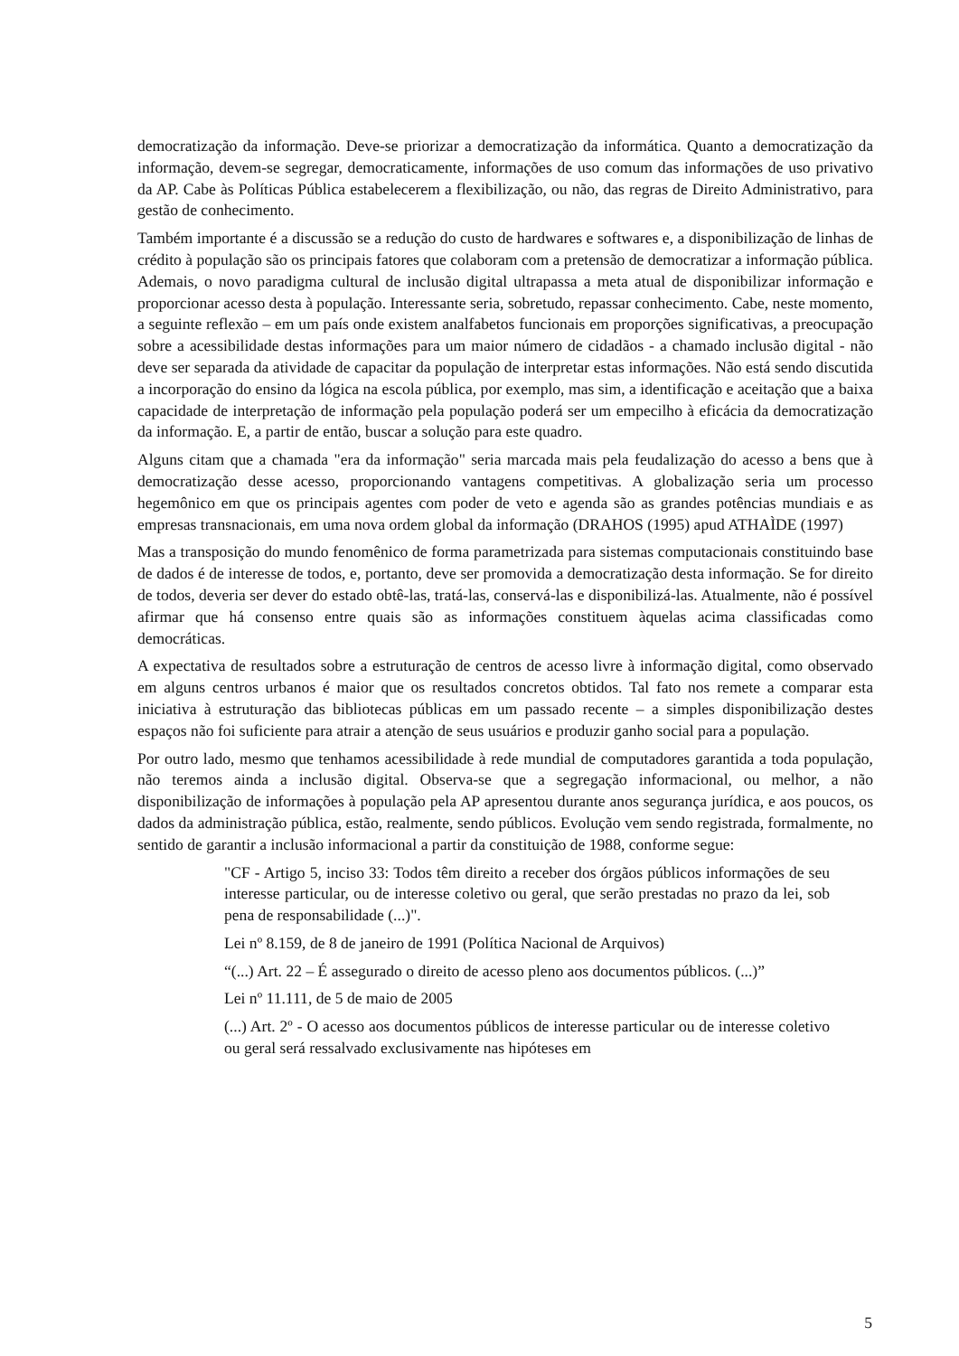democratização da informação. Deve-se priorizar a democratização da informática. Quanto a democratização da informação, devem-se segregar, democraticamente, informações de uso comum das informações de uso privativo da AP. Cabe às Políticas Pública estabelecerem a flexibilização, ou não, das regras de Direito Administrativo, para gestão de conhecimento.
Também importante é a discussão se a redução do custo de hardwares e softwares e, a disponibilização de linhas de crédito à população são os principais fatores que colaboram com a pretensão de democratizar a informação pública. Ademais, o novo paradigma cultural de inclusão digital ultrapassa a meta atual de disponibilizar informação e proporcionar acesso desta à população. Interessante seria, sobretudo, repassar conhecimento. Cabe, neste momento, a seguinte reflexão – em um país onde existem analfabetos funcionais em proporções significativas, a preocupação sobre a acessibilidade destas informações para um maior número de cidadãos - a chamado inclusão digital - não deve ser separada da atividade de capacitar da população de interpretar estas informações. Não está sendo discutida a incorporação do ensino da lógica na escola pública, por exemplo, mas sim, a identificação e aceitação que a baixa capacidade de interpretação de informação pela população poderá ser um empecilho à eficácia da democratização da informação. E, a partir de então, buscar a solução para este quadro.
Alguns citam que a chamada "era da informação" seria marcada mais pela feudalização do acesso a bens que à democratização desse acesso, proporcionando vantagens competitivas. A globalização seria um processo hegemônico em que os principais agentes com poder de veto e agenda são as grandes potências mundiais e as empresas transnacionais, em uma nova ordem global da informação (DRAHOS (1995) apud ATHAÌDE (1997)
Mas a transposição do mundo fenomênico de forma parametrizada para sistemas computacionais constituindo base de dados é de interesse de todos, e, portanto, deve ser promovida a democratização desta informação. Se for direito de todos, deveria ser dever do estado obtê-las, tratá-las, conservá-las e disponibilizá-las. Atualmente, não é possível afirmar que há consenso entre quais são as informações constituem àquelas acima classificadas como democráticas.
A expectativa de resultados sobre a estruturação de centros de acesso livre à informação digital, como observado em alguns centros urbanos é maior que os resultados concretos obtidos. Tal fato nos remete a comparar esta iniciativa à estruturação das bibliotecas públicas em um passado recente – a simples disponibilização destes espaços não foi suficiente para atrair a atenção de seus usuários e produzir ganho social para a população.
Por outro lado, mesmo que tenhamos acessibilidade à rede mundial de computadores garantida a toda população, não teremos ainda a inclusão digital. Observa-se que a segregação informacional, ou melhor, a não disponibilização de informações à população pela AP apresentou durante anos segurança jurídica, e aos poucos, os dados da administração pública, estão, realmente, sendo públicos. Evolução vem sendo registrada, formalmente, no sentido de garantir a inclusão informacional a partir da constituição de 1988, conforme segue:
"CF - Artigo 5, inciso 33: Todos têm direito a receber dos órgãos públicos informações de seu interesse particular, ou de interesse coletivo ou geral, que serão prestadas no prazo da lei, sob pena de responsabilidade (...)".
Lei nº 8.159, de 8 de janeiro de 1991 (Política Nacional de Arquivos)
“(...) Art. 22 – É assegurado o direito de acesso pleno aos documentos públicos. (...)”
Lei nº 11.111, de 5 de maio de 2005
(...) Art. 2º - O acesso aos documentos públicos de interesse particular ou de interesse coletivo ou geral será ressalvado exclusivamente nas hipóteses em
5